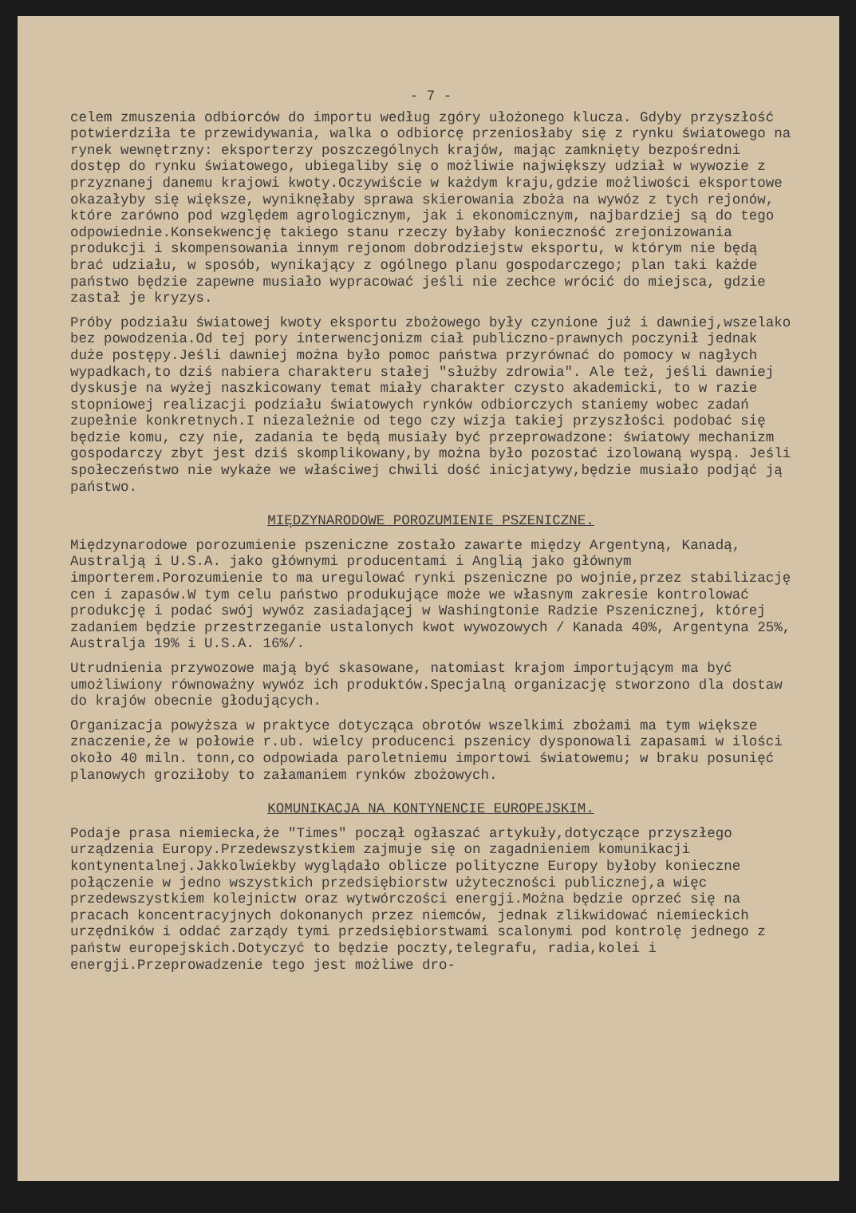- 7 -
celem zmuszenia odbiorców do importu według zgóry ułożonego klucza. Gdyby przyszłość potwierdziła te przewidywania, walka o odbiorcę przeniosłaby się z rynku światowego na rynek wewnętrzny: eksporterzy poszczególnych krajów, mając zamknięty bezpośredni dostęp do rynku światowego, ubiegaliby się o możliwie największy udział w wywozie z przyznanej danemu krajowi kwoty.Oczywiście w każdym kraju,gdzie możliwości eksportowe okazałyby się większe, wyniknęłaby sprawa skierowania zboża na wywóz z tych rejonów, które zarówno pod względem agrologicznym, jak i ekonomicznym, najbardziej są do tego odpowiednie.Konsekwencję takiego stanu rzeczy byłaby konieczność zrejonizowania produkcji i skompensowania innym rejonom dobrodziejstw eksportu, w którym nie będą brać udziału, w sposób, wynikający z ogólnego planu gospodarczego; plan taki każde państwo będzie zapewne musiało wypracować jeśli nie zechce wrócić do miejsca, gdzie zastał je kryzys.
Próby podziału światowej kwoty eksportu zbożowego były czynione już i dawniej,wszelako bez powodzenia.Od tej pory interwencjonizm ciał publiczno-prawnych poczynił jednak duże postępy.Jeśli dawniej można było pomoc państwa przyrównać do pomocy w nagłych wypadkach,to dziś nabiera charakteru stałej "służby zdrowia". Ale też, jeśli dawniej dyskusje na wyżej naszkicowany temat miały charakter czysto akademicki, to w razie stopniowej realizacji podziału światowych rynków odbiorczych staniemy wobec zadań zupełnie konkretnych.I niezależnie od tego czy wizja takiej przyszłości podobać się będzie komu, czy nie, zadania te będą musiały być przeprowadzone: światowy mechanizm gospodarczy zbyt jest dziś skomplikowany,by można było pozostać izolowaną wyspą. Jeśli społeczeństwo nie wykaże we właściwej chwili dość inicjatywy,będzie musiało podjąć ją państwo.
MIĘDZYNARODOWE POROZUMIENIE PSZENICZNE.
Międzynarodowe porozumienie pszeniczne zostało zawarte między Argentyną, Kanadą, Australją i U.S.A. jako głównymi producentami i Anglią jako głównym importerem.Porozumienie to ma uregulować rynki pszeniczne po wojnie,przez stabilizację cen i zapasów.W tym celu państwo produkujące może we własnym zakresie kontrolować produkcję i podać swój wywóz zasiadającej w Washingtonie Radzie Pszenicznej, której zadaniem będzie przestrzeganie ustalonych kwot wywozowych / Kanada 40%, Argentyna 25%, Australja 19% i U.S.A. 16%/.
Utrudnienia przywozowe mają być skasowane, natomiast krajom importującym ma być umożliwiony równoważny wywóz ich produktów.Specjalną organizację stworzono dla dostaw do krajów obecnie głodujących.
Organizacja powyższa w praktyce dotycząca obrotów wszelkimi zbożami ma tym większe znaczenie,że w połowie r.ub. wielcy producenci pszenicy dysponowali zapasami w ilości około 40 miln. tonn,co odpowiada paroletniemu importowi światowemu; w braku posunięć planowych groziłoby to załamaniem rynków zbożowych.
KOMUNIKACJA NA KONTYNENCIE EUROPEJSKIM.
Podaje prasa niemiecka,że "Times" począł ogłaszać artykuły,dotyczące przyszłego urządzenia Europy.Przedewszystkiem zajmuje się on zagadnieniem komunikacji kontynentalnej.Jakkolwiekby wyglądało oblicze polityczne Europy byłoby konieczne połączenie w jedno wszystkich przedsiębiorstw użyteczności publicznej,a więc przedewszystkiem kolejnictw oraz wytwórczości energji.Można będzie oprzeć się na pracach koncentracyjnych dokonanych przez niemców, jednak zlikwidować niemieckich urzędników i oddać zarządy tymi przedsiębiorstwami scalonymi pod kontrolę jednego z państw europejskich.Dotyczyć to będzie poczty,telegrafu, radia,kolei i energji.Przeprowadzenie tego jest możliwe dro-